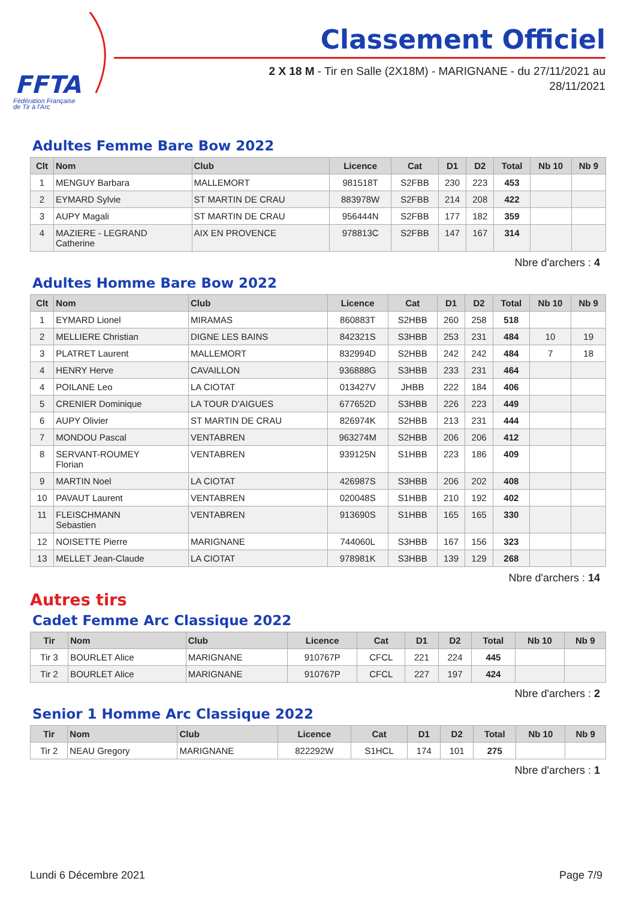FFTA
Fédération Française
de Tir à l'Arc
Classement Officiel
2 X 18 M - Tir en Salle (2X18M) - MARIGNANE - du 27/11/2021 au
28/11/2021
Adultes Femme Bare Bow 2022
| Clt | Nom | Club | Licence | Cat | D1 | D2 | Total | Nb 10 | Nb 9 |
| --- | --- | --- | --- | --- | --- | --- | --- | --- | --- |
| 1 | MENGUY Barbara | MALLEMORT | 981518T | S2FBB | 230 | 223 | 453 | | |
| 2 | EYMARD Sylvie | ST MARTIN DE CRAU | 883978W | S2FBB | 214 | 208 | 422 | | |
| 3 | AUPY Magali | ST MARTIN DE CRAU | 956444N | S2FBB | 177 | 182 | 359 | | |
| 4 | MAZIERE - LEGRAND Catherine | AIX EN PROVENCE | 978813C | S2FBB | 147 | 167 | 314 | | |
Nbre d'archers : 4
Adultes Homme Bare Bow 2022
| Clt | Nom | Club | Licence | Cat | D1 | D2 | Total | Nb 10 | Nb 9 |
| --- | --- | --- | --- | --- | --- | --- | --- | --- | --- |
| 1 | EYMARD Lionel | MIRAMAS | 860883T | S2HBB | 260 | 258 | 518 | | |
| 2 | MELLIERE Christian | DIGNE LES BAINS | 842321S | S3HBB | 253 | 231 | 484 | 10 | 19 |
| 3 | PLATRET Laurent | MALLEMORT | 832994D | S2HBB | 242 | 242 | 484 | 7 | 18 |
| 4 | HENRY Herve | CAVAILLON | 936888G | S3HBB | 233 | 231 | 464 | | |
| 4 | POILANE Leo | LA CIOTAT | 013427V | JHBB | 222 | 184 | 406 | | |
| 5 | CRENIER Dominique | LA TOUR D'AIGUES | 677652D | S3HBB | 226 | 223 | 449 | | |
| 6 | AUPY Olivier | ST MARTIN DE CRAU | 826974K | S2HBB | 213 | 231 | 444 | | |
| 7 | MONDOU Pascal | VENTABREN | 963274M | S2HBB | 206 | 206 | 412 | | |
| 8 | SERVANT-ROUMEY Florian | VENTABREN | 939125N | S1HBB | 223 | 186 | 409 | | |
| 9 | MARTIN Noel | LA CIOTAT | 426987S | S3HBB | 206 | 202 | 408 | | |
| 10 | PAVAUT Laurent | VENTABREN | 020048S | S1HBB | 210 | 192 | 402 | | |
| 11 | FLEISCHMANN Sebastien | VENTABREN | 913690S | S1HBB | 165 | 165 | 330 | | |
| 12 | NOISETTE Pierre | MARIGNANE | 744060L | S3HBB | 167 | 156 | 323 | | |
| 13 | MELLET Jean-Claude | LA CIOTAT | 978981K | S3HBB | 139 | 129 | 268 | | |
Nbre d'archers : 14
Autres tirs
Cadet Femme Arc Classique 2022
| Tir | Nom | Club | Licence | Cat | D1 | D2 | Total | Nb 10 | Nb 9 |
| --- | --- | --- | --- | --- | --- | --- | --- | --- | --- |
| Tir 3 | BOURLET Alice | MARIGNANE | 910767P | CFCL | 221 | 224 | 445 | | |
| Tir 2 | BOURLET Alice | MARIGNANE | 910767P | CFCL | 227 | 197 | 424 | | |
Nbre d'archers : 2
Senior 1 Homme Arc Classique 2022
| Tir | Nom | Club | Licence | Cat | D1 | D2 | Total | Nb 10 | Nb 9 |
| --- | --- | --- | --- | --- | --- | --- | --- | --- | --- |
| Tir 2 | NEAU Gregory | MARIGNANE | 822292W | S1HCL | 174 | 101 | 275 | | |
Nbre d'archers : 1
Lundi 6 Décembre 2021 Page 7/9